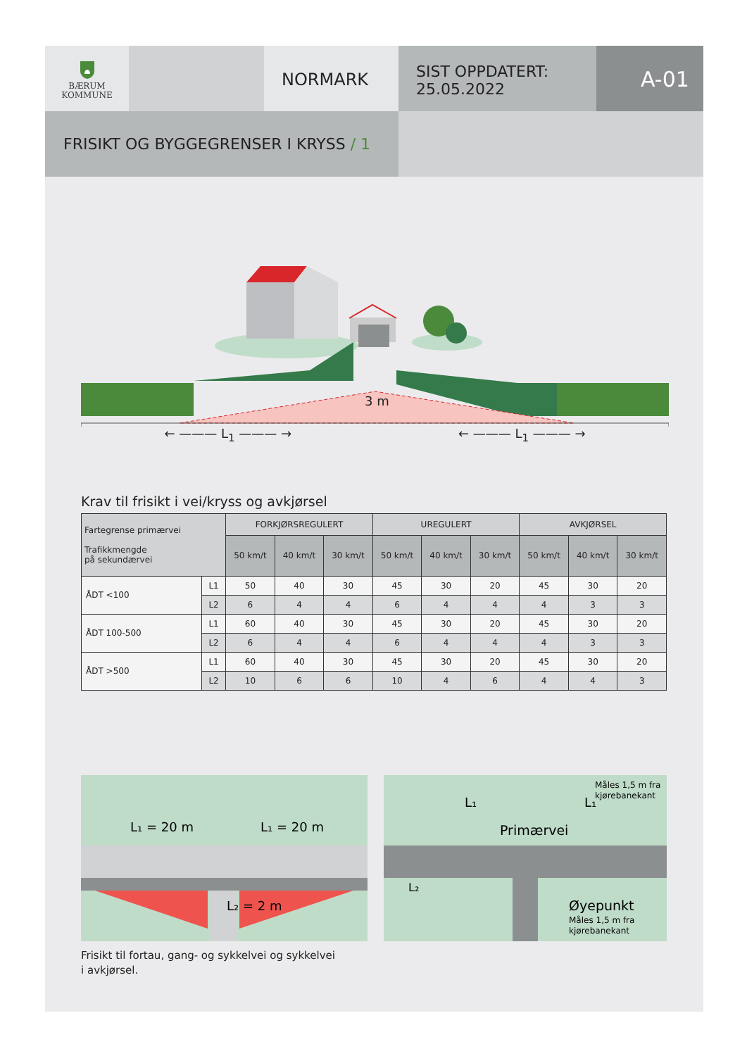BÆRUM
KOMMUNE
NORMARK
SIST OPPDATERT:
25.05.2022
A-01
FRISIKT OG BYGGEGRENSER I KRYSS / 1
3 m
← ——— L<sub>1</sub> ——— → ← ——— L<sub>1</sub> ——— →
Krav til frisikt i vei/kryss og avkjørsel
| Fartegrense primærvei Trafikkmengde på sekundærvei | | FORKJØRSREGULERT | | | UREGULERT | | | AVKJØRSEL | | |
| --- | --- | --- | --- | --- | --- | --- | --- | --- | --- | --- |
| | | 50 km/t | 40 km/t | 30 km/t | 50 km/t | 40 km/t | 30 km/t | 50 km/t | 40 km/t | 30 km/t |
| ÅDT <100 | L1 | 50 | 40 | 30 | 45 | 30 | 20 | 45 | 30 | 20 |
| | L2 | 6 | 4 | 4 | 6 | 4 | 4 | 4 | 3 | 3 |
| ÅDT 100-500 | L1 | 60 | 40 | 30 | 45 | 30 | 20 | 45 | 30 | 20 |
| | L2 | 6 | 4 | 4 | 6 | 4 | 4 | 4 | 3 | 3 |
| ÅDT >500 | L1 | 60 | 40 | 30 | 45 | 30 | 20 | 45 | 30 | 20 |
| | L2 | 10 | 6 | 6 | 10 | 4 | 6 | 4 | 4 | 3 |
L₁ = 20 m
L₁ = 20 m
L₂ = 2 m
Måles 1,5 m fra
kjørebanekant
L₁
L₁
Primærvei
L₂
Øyepunkt
Måles 1,5 m fra
kjørebanekant
Frisikt til fortau, gang- og sykkelvei og sykkelvei
i avkjørsel.